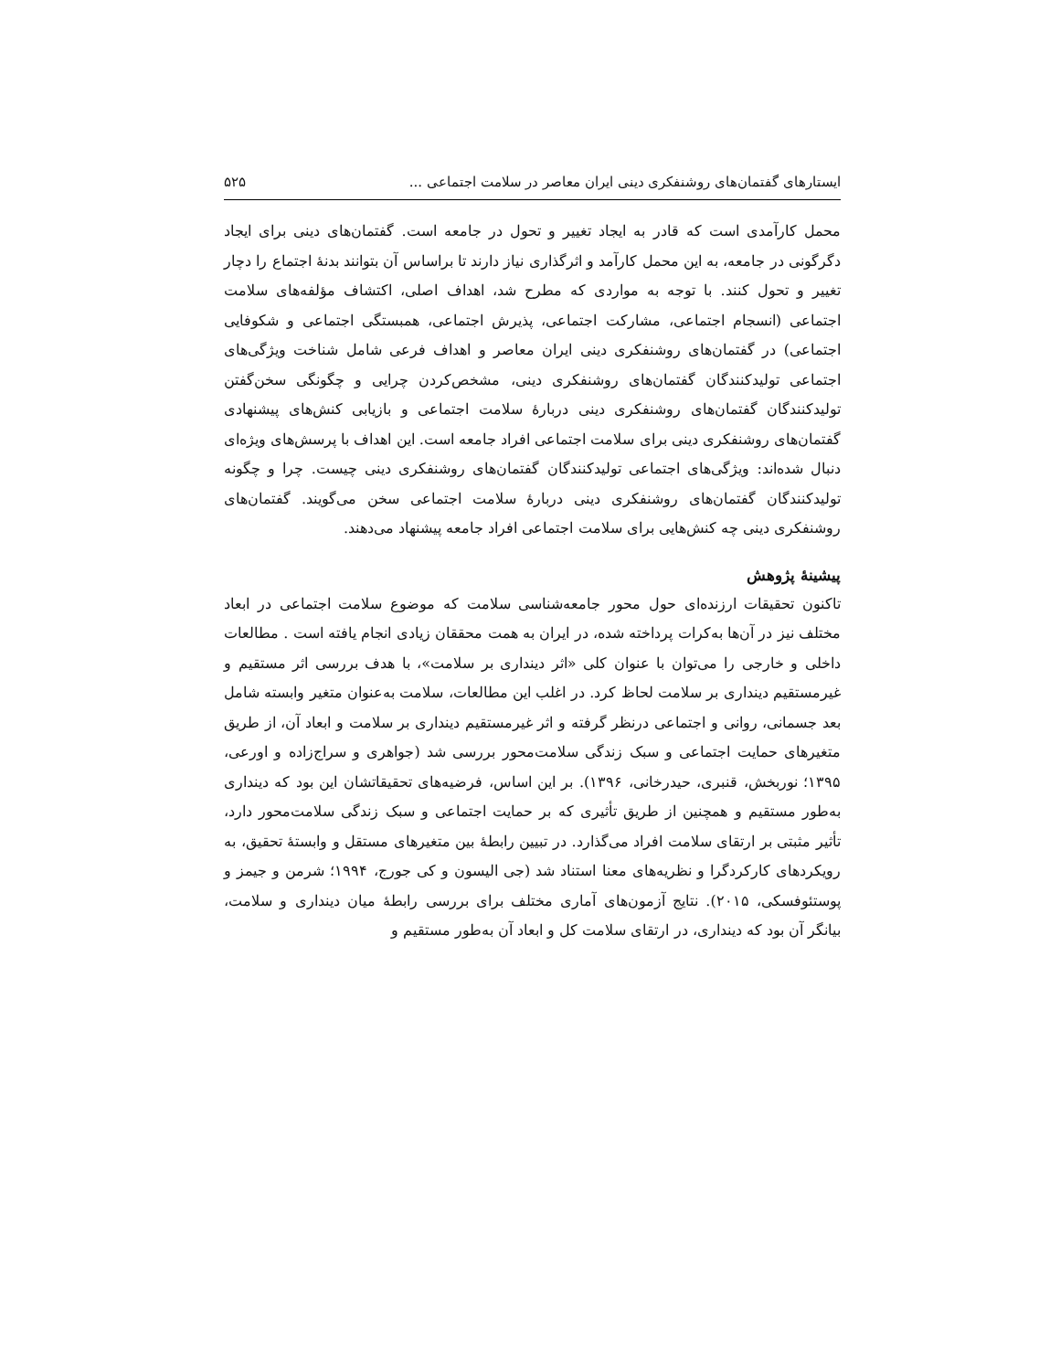ایستارهای گفتمان‌های روشنفکری دینی ایران معاصر در سلامت اجتماعی ... ۵۲۵
محمل کارآمدی است که قادر به ایجاد تغییر و تحول در جامعه است. گفتمان‌های دینی برای ایجاد دگرگونی در جامعه، به این محمل کارآمد و اثرگذاری نیاز دارند تا براساس آن بتوانند بدنهٔ اجتماع را دچار تغییر و تحول کنند. با توجه به مواردی که مطرح شد، اهداف اصلی، اکتشاف مؤلفه‌های سلامت اجتماعی (انسجام اجتماعی، مشارکت اجتماعی، پذیرش اجتماعی، همبستگی اجتماعی و شکوفایی اجتماعی) در گفتمان‌های روشنفکری دینی ایران معاصر و اهداف فرعی شامل شناخت ویژگی‌های اجتماعی تولیدکنندگان گفتمان‌های روشنفکری دینی، مشخص‌کردن چرایی و چگونگی سخن‌گفتن تولیدکنندگان گفتمان‌های روشنفکری دینی دربارهٔ سلامت اجتماعی و بازیابی کنش‌های پیشنهادی گفتمان‌های روشنفکری دینی برای سلامت اجتماعی افراد جامعه است. این اهداف با پرسش‌های ویژه‌ای دنبال شده‌اند: ویژگی‌های اجتماعی تولیدکنندگان گفتمان‌های روشنفکری دینی چیست. چرا و چگونه تولیدکنندگان گفتمان‌های روشنفکری دینی دربارهٔ سلامت اجتماعی سخن می‌گویند. گفتمان‌های روشنفکری دینی چه کنش‌هایی برای سلامت اجتماعی افراد جامعه پیشنهاد می‌دهند.
پیشینهٔ پژوهش
تاکنون تحقیقات ارزنده‌ای حول محور جامعه‌شناسی سلامت که موضوع سلامت اجتماعی در ابعاد مختلف نیز در آن‌ها به‌کرات پرداخته شده، در ایران به همت محققان زیادی انجام یافته است . مطالعات داخلی و خارجی را می‌توان با عنوان کلی «اثر دینداری بر سلامت»، با هدف بررسی اثر مستقیم و غیرمستقیم دینداری بر سلامت لحاظ کرد. در اغلب این مطالعات، سلامت به‌عنوان متغیر وابسته شامل بعد جسمانی، روانی و اجتماعی درنظر گرفته و اثر غیرمستقیم دینداری بر سلامت و ابعاد آن، از طریق متغیرهای حمایت اجتماعی و سبک زندگی سلامت‌محور بررسی شد (جواهری و سراج‌زاده و اورعی، ۱۳۹۵؛ نوربخش، قنبری، حیدرخانی، ۱۳۹۶). بر این اساس، فرضیه‌های تحقیقاتشان این بود که دینداری به‌طور مستقیم و همچنین از طریق تأثیری که بر حمایت اجتماعی و سبک زندگی سلامت‌محور دارد، تأثیر مثبتی بر ارتقای سلامت افراد می‌گذارد. در تبیین رابطهٔ بین متغیرهای مستقل و وابستهٔ تحقیق، به رویکردهای کارکردگرا و نظریه‌های معنا استناد شد (جی الیسون و کی جورج، ۱۹۹۴؛ شرمن و جیمز و پوستئوفسکی، ۲۰۱۵). نتایج آزمون‌های آماری مختلف برای بررسی رابطهٔ میان دینداری و سلامت، بیانگر آن بود که دینداری، در ارتقای سلامت کل و ابعاد آن به‌طور مستقیم و